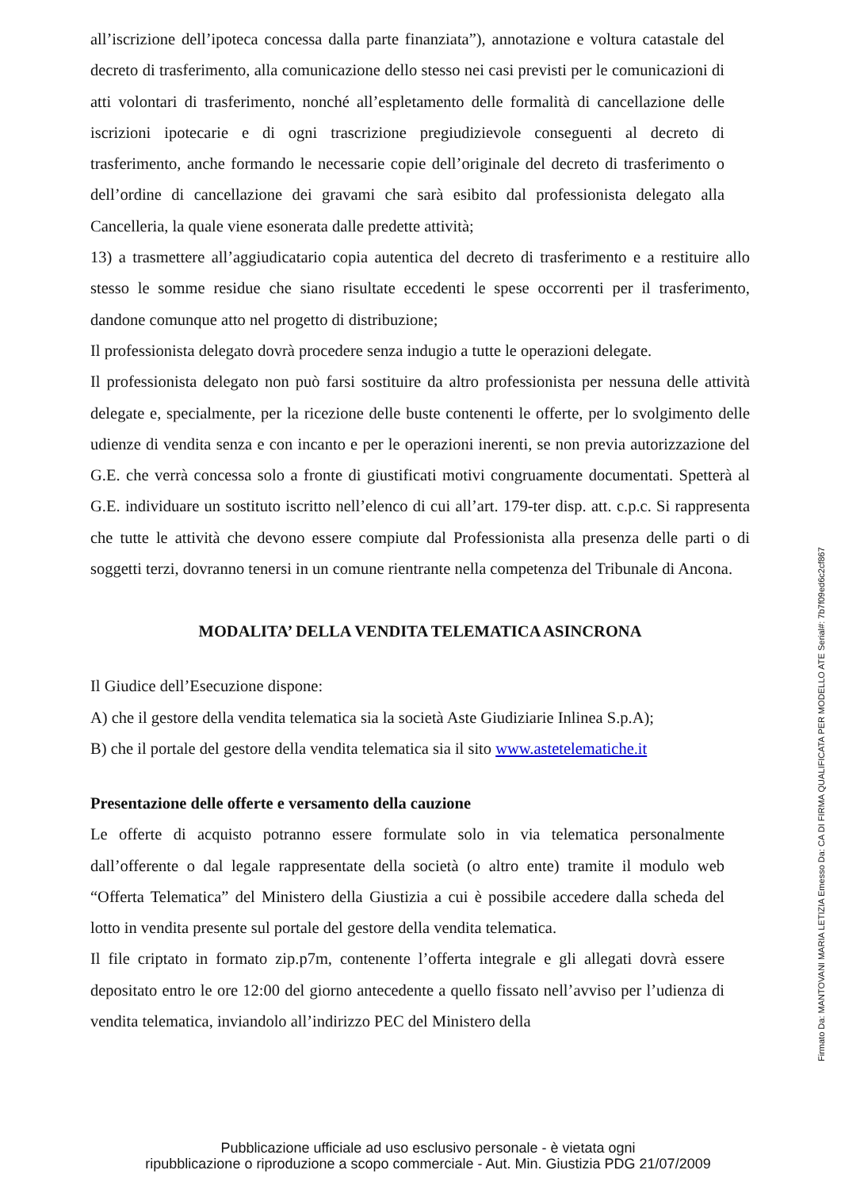all’iscrizione dell’ipoteca concessa dalla parte finanziata”), annotazione e voltura catastale del decreto di trasferimento, alla comunicazione dello stesso nei casi previsti per le comunicazioni di atti volontari di trasferimento, nonché all’espletamento delle formalità di cancellazione delle iscrizioni ipotecarie e di ogni trascrizione pregiudizievole conseguenti al decreto di trasferimento, anche formando le necessarie copie dell’originale del decreto di trasferimento o dell’ordine di cancellazione dei gravami che sarà esibito dal professionista delegato alla Cancelleria, la quale viene esonerata dalle predette attività;
13) a trasmettere all’aggiudicatario copia autentica del decreto di trasferimento e a restituire allo stesso le somme residue che siano risultate eccedenti le spese occorrenti per il trasferimento, dandone comunque atto nel progetto di distribuzione;
Il professionista delegato dovrà procedere senza indugio a tutte le operazioni delegate.
Il professionista delegato non può farsi sostituire da altro professionista per nessuna delle attività delegate e, specialmente, per la ricezione delle buste contenenti le offerte, per lo svolgimento delle udienze di vendita senza e con incanto e per le operazioni inerenti, se non previa autorizzazione del G.E. che verrà concessa solo a fronte di giustificati motivi congruamente documentati. Spetterà al G.E. individuare un sostituto iscritto nell’elenco di cui all’art. 179-ter disp. att. c.p.c. Si rappresenta che tutte le attività che devono essere compiute dal Professionista alla presenza delle parti o di soggetti terzi, dovranno tenersi in un comune rientrante nella competenza del Tribunale di Ancona.
MODALITA’ DELLA VENDITA TELEMATICA ASINCRONA
Il Giudice dell’Esecuzione dispone:
A) che il gestore della vendita telematica sia la società Aste Giudiziarie Inlinea S.p.A);
B) che il portale del gestore della vendita telematica sia il sito www.astetelematiche.it
Presentazione delle offerte e versamento della cauzione
Le offerte di acquisto potranno essere formulate solo in via telematica personalmente dall’offerente o dal legale rappresentate della società (o altro ente) tramite il modulo web “Offerta Telematica” del Ministero della Giustizia a cui è possibile accedere dalla scheda del lotto in vendita presente sul portale del gestore della vendita telematica.
Il file criptato in formato zip.p7m, contenente l’offerta integrale e gli allegati dovrà essere depositato entro le ore 12:00 del giorno antecedente a quello fissato nell’avviso per l’udienza di vendita telematica, inviandolo all’indirizzo PEC del Ministero della
Pubblicazione ufficiale ad uso esclusivo personale - è vietata ogni
ripubblicazione o riproduzione a scopo commerciale - Aut. Min. Giustizia PDG 21/07/2009
Firmato Da: MANTOVANI MARIA LETIZIA Emesso Da: CA DI FIRMA QUALIFICATA PER MODELLO ATE Serial#: 7b7f09ed6c2cf867